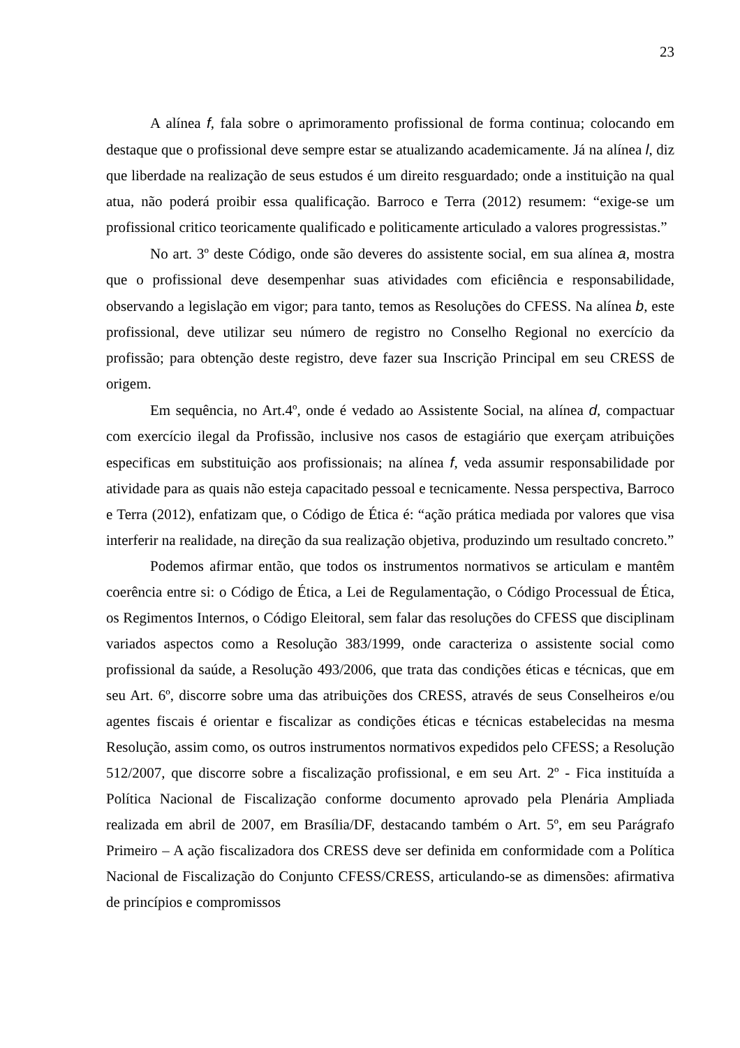23
A alínea f, fala sobre o aprimoramento profissional de forma continua; colocando em destaque que o profissional deve sempre estar se atualizando academicamente. Já na alínea l, diz que liberdade na realização de seus estudos é um direito resguardado; onde a instituição na qual atua, não poderá proibir essa qualificação. Barroco e Terra (2012) resumem: “exige-se um profissional critico teoricamente qualificado e politicamente articulado a valores progressistas.”
No art. 3º deste Código, onde são deveres do assistente social, em sua alínea a, mostra que o profissional deve desempenhar suas atividades com eficiência e responsabilidade, observando a legislação em vigor; para tanto, temos as Resoluções do CFESS. Na alínea b, este profissional, deve utilizar seu número de registro no Conselho Regional no exercício da profissão; para obtenção deste registro, deve fazer sua Inscrição Principal em seu CRESS de origem.
Em sequência, no Art.4º, onde é vedado ao Assistente Social, na alínea d, compactuar com exercício ilegal da Profissão, inclusive nos casos de estagiário que exerçam atribuições especificas em substituição aos profissionais; na alínea f, veda assumir responsabilidade por atividade para as quais não esteja capacitado pessoal e tecnicamente. Nessa perspectiva, Barroco e Terra (2012), enfatizam que, o Código de Ética é: “ação prática mediada por valores que visa interferir na realidade, na direção da sua realização objetiva, produzindo um resultado concreto.”
Podemos afirmar então, que todos os instrumentos normativos se articulam e mantêm coerência entre si: o Código de Ética, a Lei de Regulamentação, o Código Processual de Ética, os Regimentos Internos, o Código Eleitoral, sem falar das resoluções do CFESS que disciplinam variados aspectos como a Resolução 383/1999, onde caracteriza o assistente social como profissional da saúde, a Resolução 493/2006, que trata das condições éticas e técnicas, que em seu Art. 6º, discorre sobre uma das atribuições dos CRESS, através de seus Conselheiros e/ou agentes fiscais é orientar e fiscalizar as condições éticas e técnicas estabelecidas na mesma Resolução, assim como, os outros instrumentos normativos expedidos pelo CFESS; a Resolução 512/2007, que discorre sobre a fiscalização profissional, e em seu Art. 2º - Fica instituída a Política Nacional de Fiscalização conforme documento aprovado pela Plenária Ampliada realizada em abril de 2007, em Brasília/DF, destacando também o Art. 5º, em seu Parágrafo Primeiro – A ação fiscalizadora dos CRESS deve ser definida em conformidade com a Política Nacional de Fiscalização do Conjunto CFESS/CRESS, articulando-se as dimensões: afirmativa de princípios e compromissos